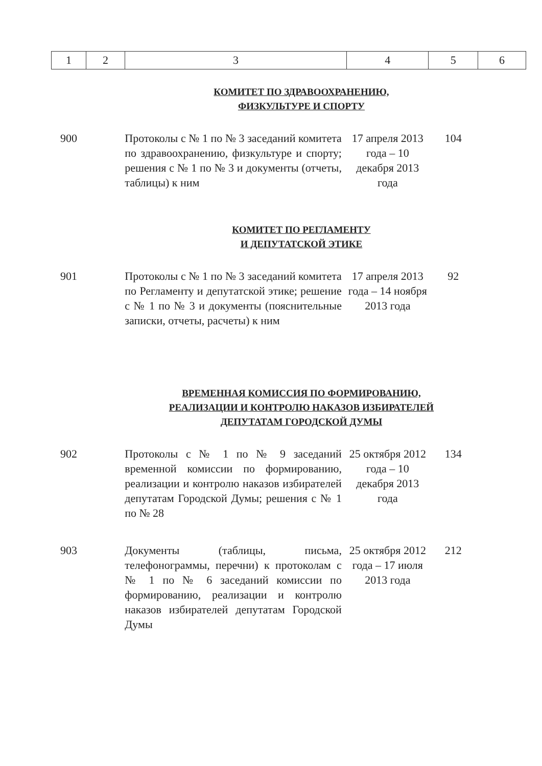| 1 | 2 | 3 | 4 | 5 | 6 |
| | | КОМИТЕТ ПО ЗДРАВООХРАНЕНИЮ, ФИЗКУЛЬТУРЕ И СПОРТУ | | | |
| 900 | | Протоколы с № 1 по № 3 заседаний комитета по здравоохранению, физкультуре и спорту; решения с № 1 по № 3 и документы (отчеты, таблицы) к ним | 17 апреля 2013 года – 10 декабря 2013 года | 104 | |
| | | КОМИТЕТ ПО РЕГЛАМЕНТУ И ДЕПУТАТСКОЙ ЭТИКЕ | | | |
| 901 | | Протоколы с № 1 по № 3 заседаний комитета по Регламенту и депутатской этике; решение с № 1 по № 3 и документы (пояснительные записки, отчеты, расчеты) к ним | 17 апреля 2013 года – 14 ноября 2013 года | 92 | |
| | | ВРЕМЕННАЯ КОМИССИЯ ПО ФОРМИРОВАНИЮ, РЕАЛИЗАЦИИ И КОНТРОЛЮ НАКАЗОВ ИЗБИРАТЕЛЕЙ ДЕПУТАТАМ ГОРОДСКОЙ ДУМЫ | | | |
| 902 | | Протоколы с № 1 по № 9 заседаний временной комиссии по формированию, реализации и контролю наказов избирателей депутатам Городской Думы; решения с № 1 по № 28 | 25 октября 2012 года – 10 декабря 2013 года | 134 | |
| 903 | | Документы (таблицы, письма, телефонограммы, перечни) к протоколам с № 1 по № 6 заседаний комиссии по формированию, реализации и контролю наказов избирателей депутатам Городской Думы | 25 октября 2012 года – 17 июля 2013 года | 212 | |